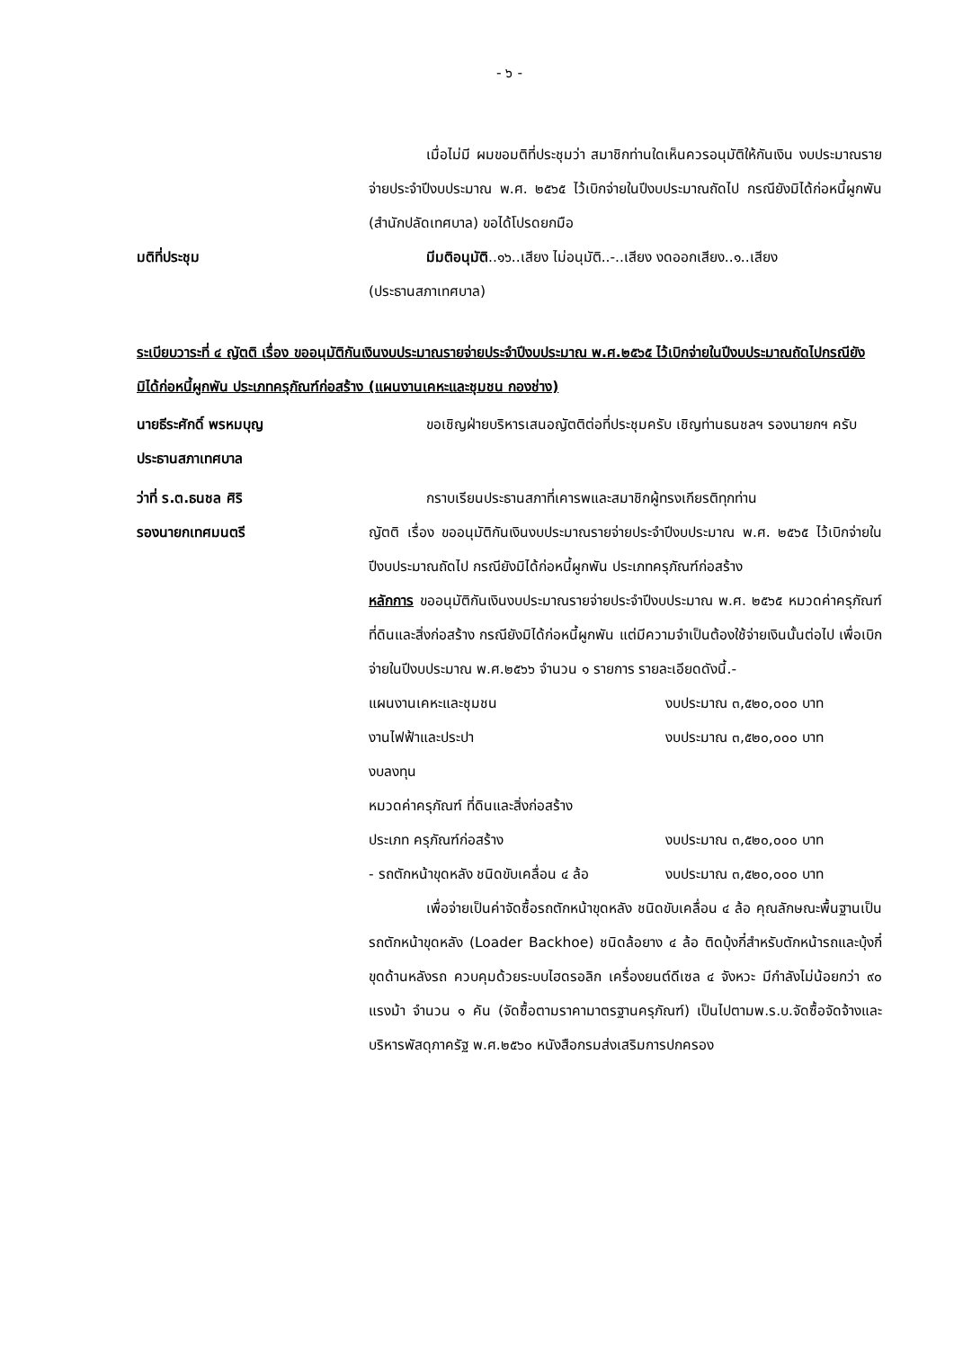- ๖ -
เมื่อไม่มี ผมขอมติที่ประชุมว่า สมาชิกท่านใดเห็นควรอนุมัติให้กันเงิน งบประมาณรายจ่ายประจำปีงบประมาณ พ.ศ. ๒๕๖๕ ไว้เบิกจ่ายในปีงบประมาณถัดไป กรณียังมิได้ก่อหนี้ผูกพัน (สำนักปลัดเทศบาล) ขอได้โปรดยกมือ
มติที่ประชุม มีมติอนุมัติ..๑๖..เสียง ไม่อนุมัติ..-..เสียง งดออกเสียง..๑..เสียง
(ประธานสภาเทศบาล)
ระเบียบวาระที่ ๔ ญัตติ เรื่อง ขออนุมัติกันเงินงบประมาณรายจ่ายประจำปีงบประมาณ พ.ศ.๒๕๖๕ ไว้เบิกจ่ายในปีงบประมาณถัดไปกรณียังมิได้ก่อหนี้ผูกพัน ประเภทครุภัณฑ์ก่อสร้าง (แผนงานเคหะและชุมชน กองช่าง)
นายธีระศักดิ์ พรหมบุญ
ประธานสภาเทศบาล
ขอเชิญฝ่ายบริหารเสนอญัตติต่อที่ประชุมครับ เชิญท่านธนชลฯ รองนายกฯ ครับ
ว่าที่ ร.ต.ธนชล ศิริ
รองนายกเทศมนตรี
กราบเรียนประธานสภาที่เคารพและสมาชิกผู้ทรงเกียรติทุกท่าน
ญัตติ เรื่อง ขออนุมัติกันเงินงบประมาณรายจ่ายประจำปีงบประมาณ พ.ศ. ๒๕๖๕ ไว้เบิกจ่ายในปีงบประมาณถัดไป กรณียังมิได้ก่อหนี้ผูกพัน ประเภทครุภัณฑ์ก่อสร้าง
หลักการ ขออนุมัติกันเงินงบประมาณรายจ่ายประจำปีงบประมาณ พ.ศ. ๒๕๖๕ หมวดค่าครุภัณฑ์ ที่ดินและสิ่งก่อสร้าง กรณียังมิได้ก่อหนี้ผูกพัน แต่มีความจำเป็นต้องใช้จ่ายเงินนั้นต่อไป เพื่อเบิกจ่ายในปีงบประมาณ พ.ศ.๒๕๖๖ จำนวน ๑ รายการ รายละเอียดดังนี้.-
แผนงานเคหะและชุมชน งบประมาณ ๓,๕๒๐,๐๐๐ บาท
งานไฟฟ้าและประปา งบประมาณ ๓,๕๒๐,๐๐๐ บาท
งบลงทุน
หมวดค่าครุภัณฑ์ ที่ดินและสิ่งก่อสร้าง
ประเภท ครุภัณฑ์ก่อสร้าง งบประมาณ ๓,๕๒๐,๐๐๐ บาท
- รถตักหน้าขุดหลัง ชนิดขับเคลื่อน ๔ ล้อ งบประมาณ ๓,๕๒๐,๐๐๐ บาท
เพื่อจ่ายเป็นค่าจัดซื้อรถตักหน้าขุดหลัง ชนิดขับเคลื่อน ๔ ล้อ คุณลักษณะพื้นฐานเป็นรถตักหน้าขุดหลัง (Loader Backhoe) ชนิดล้อยาง ๔ ล้อ ติดบุ้งกี๋สำหรับตักหน้ารถและบุ้งกี๋ขุดด้านหลังรถ ควบคุมด้วยระบบไฮดรอลิก เครื่องยนต์ดีเซล ๔ จังหวะ มีกำลังไม่น้อยกว่า ๙๐ แรงม้า จำนวน ๑ คัน (จัดซื้อตามราคามาตรฐานครุภัณฑ์) เป็นไปตามพ.ร.บ.จัดซื้อจัดจ้างและบริหารพัสดุภาครัฐ พ.ศ.๒๕๖๐ หนังสือกรมส่งเสริมการปกครอง